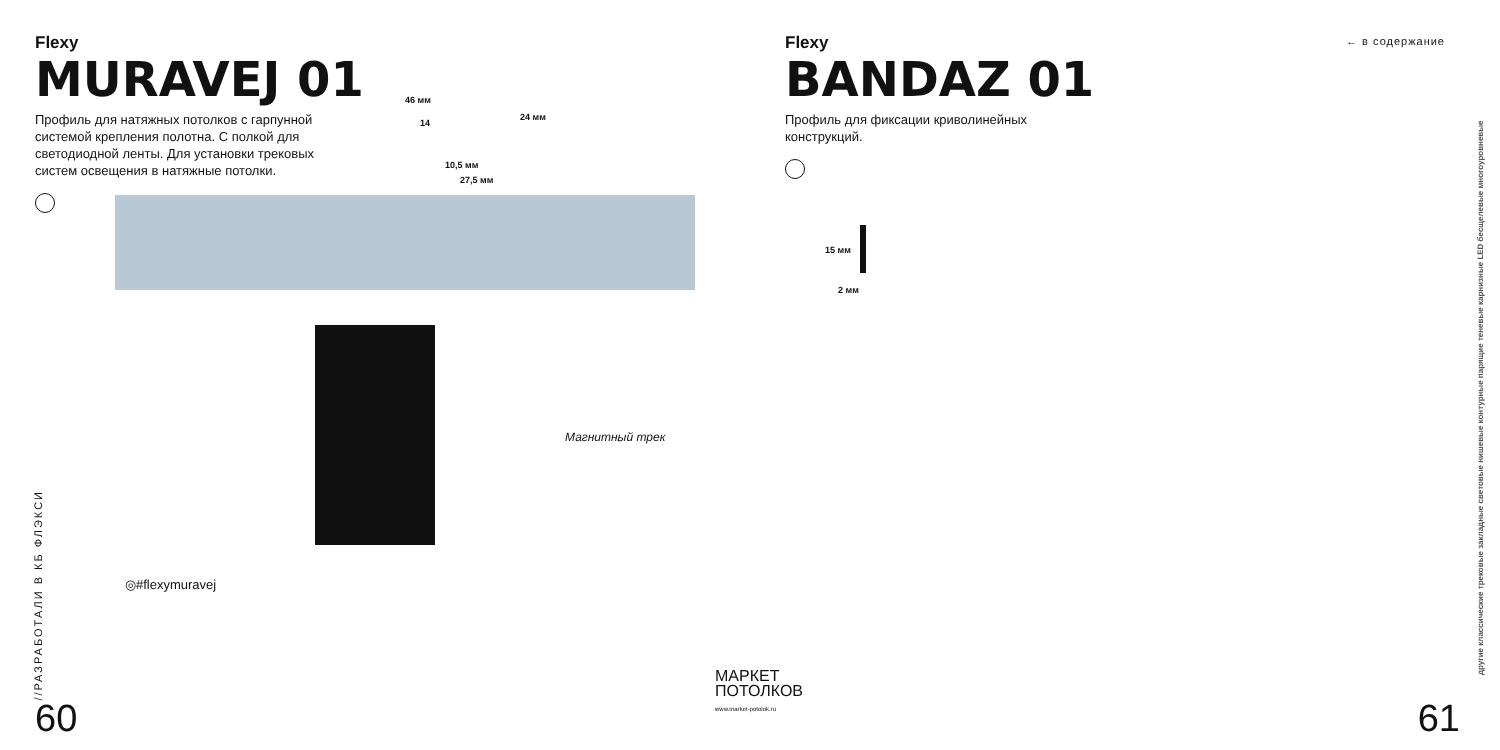Flexy
MURAVEJ 01
Профиль для натяжных потолков с гарпунной системой крепления полотна. С полкой для светодиодной ленты. Для установки трековых систем освещения в натяжные потолки.
46 мм
14
24 мм
10,5 мм
27,5 мм
Магнитный трек
◎#flexymuravej
//РАЗРАБОТАЛИ В КБ ФЛЭКСИ
60
МАРКЕТ
ПОТОЛКОВ
www.market-potolok.ru
← в содержание
Flexy
BANDAZ 01
Профиль для фиксации криволинейных конструкций.
15 мм
2 мм
другие классические трековые закладные световые нишевые контурные парящие теневые карнизные LED бесщелевые многоуровневые
61